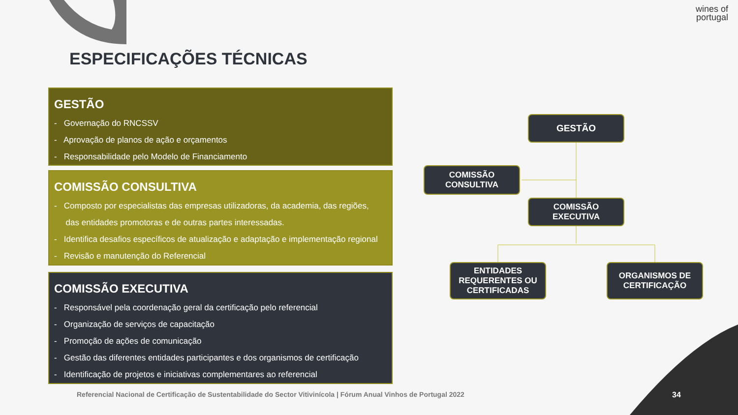wines of
portugal
ESPECIFICAÇÕES TÉCNICAS
GESTÃO
- Governação do RNCSSV
- Aprovação de planos de ação e orçamentos
- Responsabilidade pelo Modelo de Financiamento
COMISSÃO CONSULTIVA
- Composto por especialistas das empresas utilizadoras, da academia, das regiões,
das entidades promotoras e de outras partes interessadas.
- Identifica desafios específicos de atualização e adaptação e implementação regional
- Revisão e manutenção do Referencial
COMISSÃO EXECUTIVA
- Responsável pela coordenação geral da certificação pelo referencial
- Organização de serviços de capacitação
- Promoção de ações de comunicação
- Gestão das diferentes entidades participantes e dos organismos de certificação
- Identificação de projetos e iniciativas complementares ao referencial
GESTÃO
COMISSÃO
CONSULTIVA
COMISSÃO
EXECUTIVA
ENTIDADES
REQUERENTES OU
CERTIFICADAS
ORGANISMOS DE
CERTIFICAÇÃO
Referencial Nacional de Certificação de Sustentabilidade do Sector Vitivinícola | Fórum Anual Vinhos de Portugal 2022
34